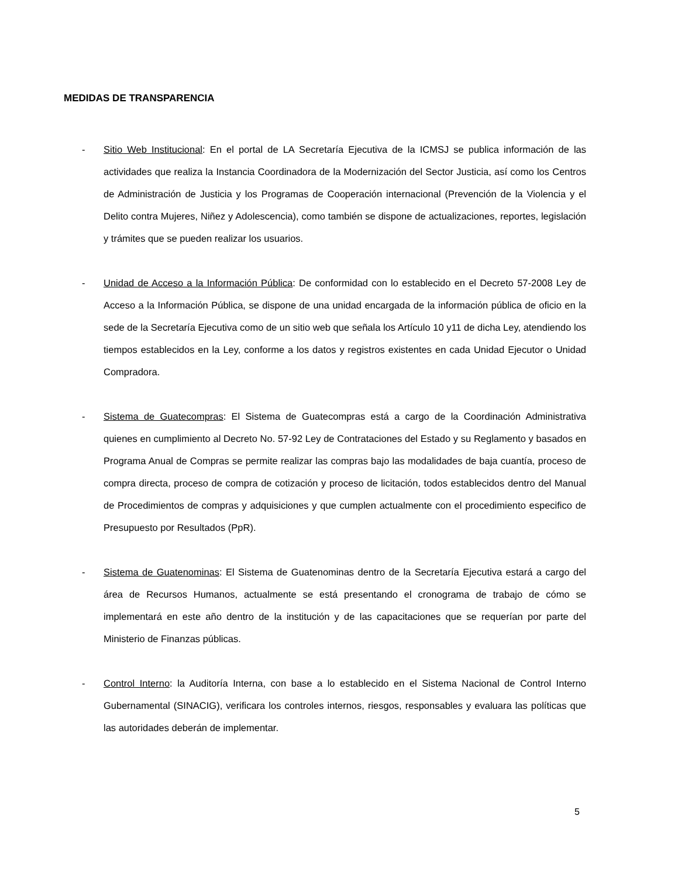MEDIDAS DE TRANSPARENCIA
- Sitio Web Institucional: En el portal de LA Secretaría Ejecutiva de la ICMSJ se publica información de las actividades que realiza la Instancia Coordinadora de la Modernización del Sector Justicia, así como los Centros de Administración de Justicia y los Programas de Cooperación internacional (Prevención de la Violencia y el Delito contra Mujeres, Niñez y Adolescencia), como también se dispone de actualizaciones, reportes, legislación y trámites que se pueden realizar los usuarios.
- Unidad de Acceso a la Información Pública: De conformidad con lo establecido en el Decreto 57-2008 Ley de Acceso a la Información Pública, se dispone de una unidad encargada de la información pública de oficio en la sede de la Secretaría Ejecutiva como de un sitio web que señala los Artículo 10 y11 de dicha Ley, atendiendo los tiempos establecidos en la Ley, conforme a los datos y registros existentes en cada Unidad Ejecutor o Unidad Compradora.
- Sistema de Guatecompras: El Sistema de Guatecompras está a cargo de la Coordinación Administrativa quienes en cumplimiento al Decreto No. 57-92 Ley de Contrataciones del Estado y su Reglamento y basados en Programa Anual de Compras se permite realizar las compras bajo las modalidades de baja cuantía, proceso de compra directa, proceso de compra de cotización y proceso de licitación, todos establecidos dentro del Manual de Procedimientos de compras y adquisiciones y que cumplen actualmente con el procedimiento especifico de Presupuesto por Resultados (PpR).
- Sistema de Guatenominas: El Sistema de Guatenominas dentro de la Secretaría Ejecutiva estará a cargo del área de Recursos Humanos, actualmente se está presentando el cronograma de trabajo de cómo se implementará en este año dentro de la institución y de las capacitaciones que se requerían por parte del Ministerio de Finanzas públicas.
- Control Interno: la Auditoría Interna, con base a lo establecido en el Sistema Nacional de Control Interno Gubernamental (SINACIG), verificara los controles internos, riesgos, responsables y evaluara las políticas que las autoridades deberán de implementar.
5